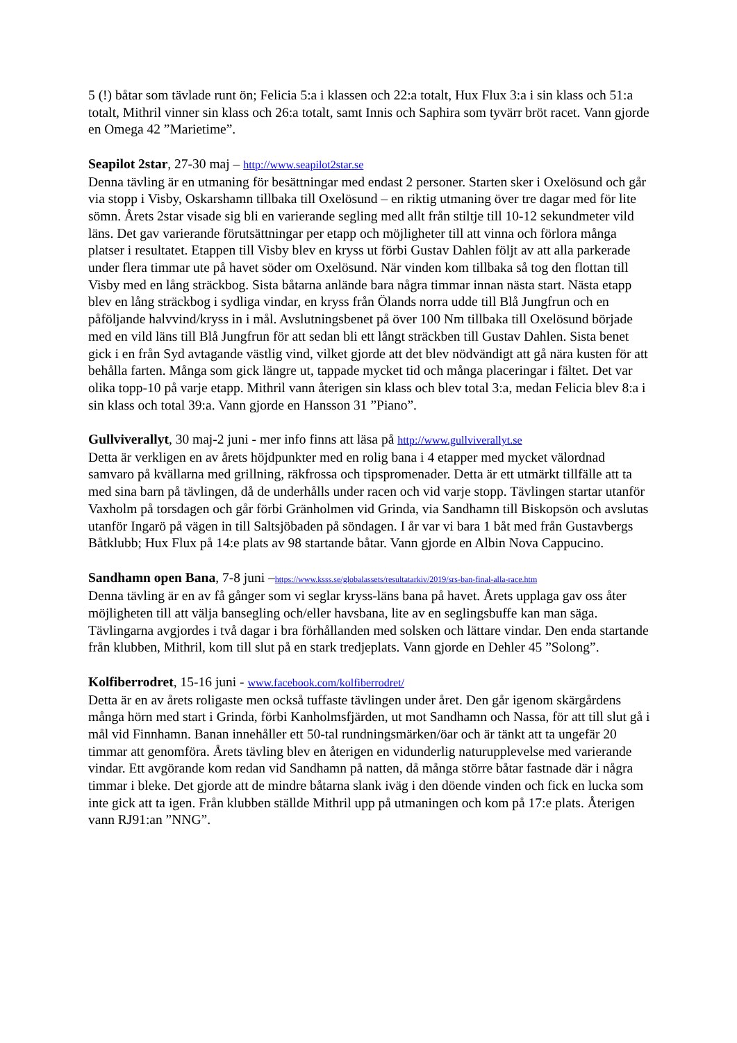5 (!) båtar som tävlade runt ön; Felicia 5:a i klassen och 22:a totalt, Hux Flux 3:a i sin klass och 51:a totalt, Mithril vinner sin klass och 26:a totalt, samt Innis och Saphira som tyvärr bröt racet. Vann gjorde en Omega 42 ”Marietime”.
Seapilot 2star, 27-30 maj – http://www.seapilot2star.se
Denna tävling är en utmaning för besättningar med endast 2 personer. Starten sker i Oxelösund och går via stopp i Visby, Oskarshamn tillbaka till Oxelösund – en riktig utmaning över tre dagar med för lite sömn. Årets 2star visade sig bli en varierande segling med allt från stiltje till 10-12 sekundmeter vild läns. Det gav varierande förutsättningar per etapp och möjligheter till att vinna och förlora många platser i resultatet. Etappen till Visby blev en kryss ut förbi Gustav Dahlen följt av att alla parkerade under flera timmar ute på havet söder om Oxelösund. När vinden kom tillbaka så tog den flottan till Visby med en lång sträckbog. Sista båtarna anlände bara några timmar innan nästa start. Nästa etapp blev en lång sträckbog i sydliga vindar, en kryss från Ölands norra udde till Blå Jungfrun och en påföljande halvvind/kryss in i mål. Avslutningsbenet på över 100 Nm tillbaka till Oxelösund började med en vild läns till Blå Jungfrun för att sedan bli ett långt sträckben till Gustav Dahlen. Sista benet gick i en från Syd avtagande västlig vind, vilket gjorde att det blev nödvändigt att gå nära kusten för att behålla farten. Många som gick längre ut, tappade mycket tid och många placeringar i fältet. Det var olika topp-10 på varje etapp. Mithril vann återigen sin klass och blev total 3:a, medan Felicia blev 8:a i sin klass och total 39:a. Vann gjorde en Hansson 31 ”Piano”.
Gullviverallyt, 30 maj-2 juni - mer info finns att läsa på http://www.gullviverallyt.se
Detta är verkligen en av årets höjdpunkter med en rolig bana i 4 etapper med mycket välordnad samvaro på kvällarna med grillning, räkfrossa och tipspromenader. Detta är ett utmärkt tillfälle att ta med sina barn på tävlingen, då de underhålls under racen och vid varje stopp. Tävlingen startar utanför Vaxholm på torsdagen och går förbi Gränholmen vid Grinda, via Sandhamn till Biskopsön och avslutas utanför Ingarö på vägen in till Saltsjöbaden på söndagen. I år var vi bara 1 båt med från Gustavbergs Båtklubb; Hux Flux på 14:e plats av 98 startande båtar. Vann gjorde en Albin Nova Cappucino.
Sandhamn open Bana, 7-8 juni –https://www.ksss.se/globalassets/resultatarkiv/2019/srs-ban-final-alla-race.htm
Denna tävling är en av få gånger som vi seglar kryss-läns bana på havet. Årets upplaga gav oss åter möjligheten till att välja bansegling och/eller havsbana, lite av en seglingsbuffe kan man säga. Tävlingarna avgjordes i två dagar i bra förhållanden med solsken och lättare vindar. Den enda startande från klubben, Mithril, kom till slut på en stark tredjeplats. Vann gjorde en Dehler 45 ”Solong”.
Kolfiberrodret, 15-16 juni - www.facebook.com/kolfiberrodret/
Detta är en av årets roligaste men också tuffaste tävlingen under året. Den går igenom skärgårdens många hörn med start i Grinda, förbi Kanholmsfjärden, ut mot Sandhamn och Nassa, för att till slut gå i mål vid Finnhamn. Banan innehåller ett 50-tal rundningsmärken/öar och är tänkt att ta ungefär 20 timmar att genomföra. Årets tävling blev en återigen en vidunderlig naturupplevelse med varierande vindar. Ett avgörande kom redan vid Sandhamn på natten, då många större båtar fastnade där i några timmar i bleke. Det gjorde att de mindre båtarna slank iväg i den döende vinden och fick en lucka som inte gick att ta igen. Från klubben ställde Mithril upp på utmaningen och kom på 17:e plats. Återigen vann RJ91:an ”NNG”.